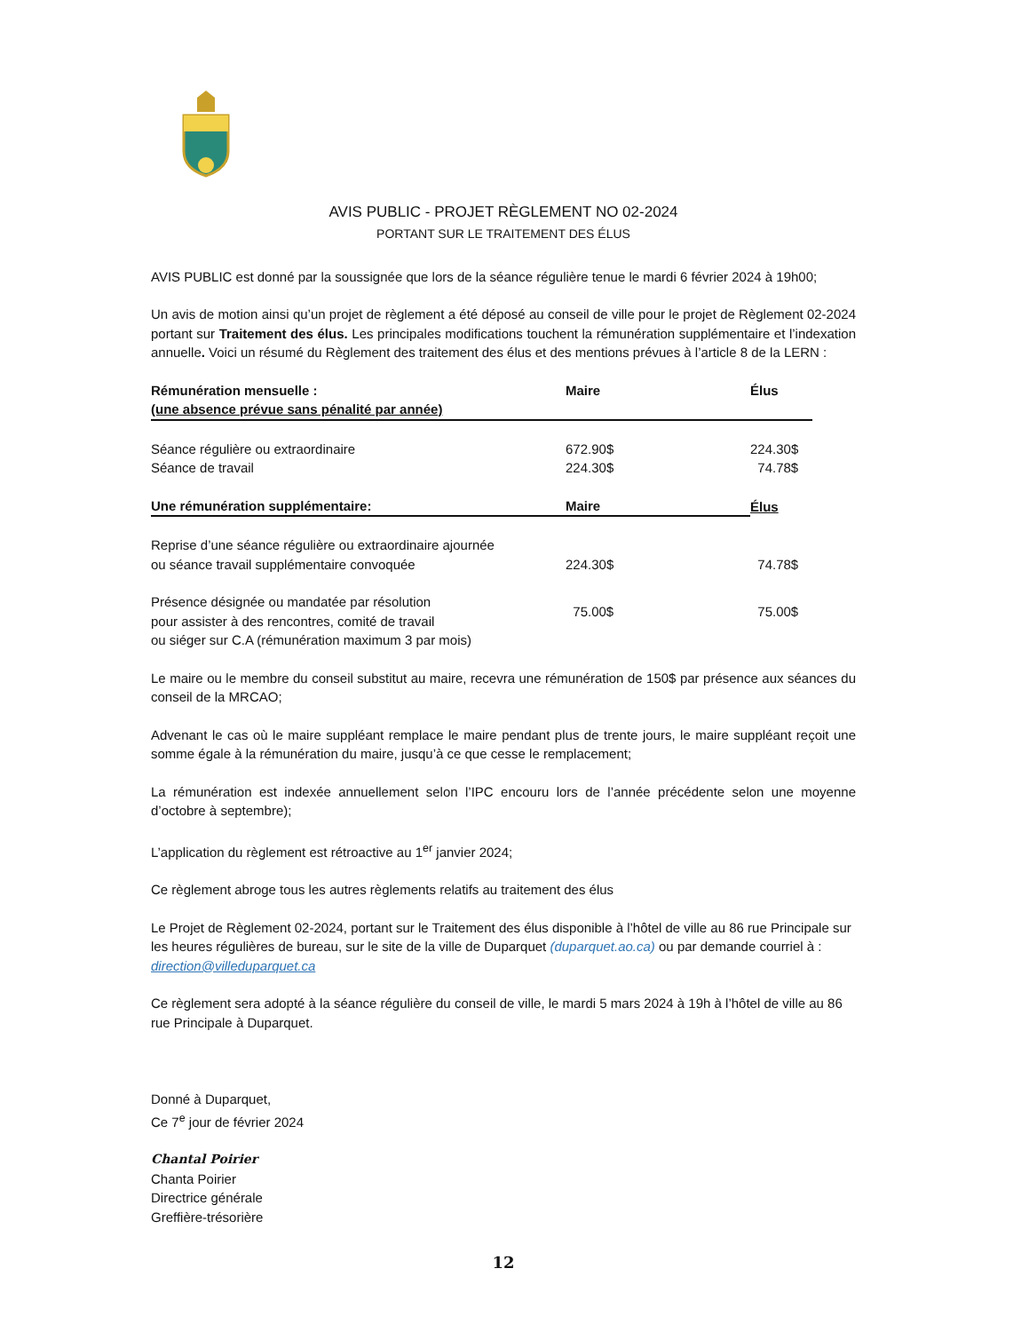AVIS PUBLIC - PROJET RÈGLEMENT NO 02-2024
PORTANT SUR LE TRAITEMENT DES ÉLUS
AVIS PUBLIC est donné par la soussignée que lors de la séance régulière tenue le mardi 6 février 2024 à 19h00;
Un avis de motion ainsi qu’un projet de règlement a été déposé au conseil de ville pour le projet de Règlement 02-2024 portant sur Traitement des élus. Les principales modifications touchent la rémunération supplémentaire et l’indexation annuelle. Voici un résumé du Règlement des traitement des élus et des mentions prévues à l’article 8 de la LERN :
| Rémunération mensuelle : | Maire | Élus |
| --- | --- | --- |
| (une absence prévue sans pénalité par année) | | |
| Séance régulière ou extraordinaire | 672.90$ | 224.30$ |
| Séance de travail | 224.30$ | 74.78$ |
| Une rémunération supplémentaire: | Maire | Élus |
| --- | --- | --- |
| Reprise d’une séance régulière ou extraordinaire ajournée ou séance travail supplémentaire convoquée | 224.30$ | 74.78$ |
| Présence désignée ou mandatée par résolution pour assister à des rencontres, comité de travail ou siéger sur C.A (rémunération maximum 3 par mois) | 75.00$ | 75.00$ |
Le maire ou le membre du conseil substitut au maire, recevra une rémunération de 150$ par présence aux séances du conseil de la MRCAO;
Advenant le cas où le maire suppléant remplace le maire pendant plus de trente jours, le maire suppléant reçoit une somme égale à la rémunération du maire, jusqu’à ce que cesse le remplacement;
La rémunération est indexée annuellement selon l’IPC encouru lors de l’année précédente selon une moyenne d’octobre à septembre);
L’application du règlement est rétroactive au 1<sup>er</sup> janvier 2024;
Ce règlement abroge tous les autres règlements relatifs au traitement des élus
Le Projet de Règlement 02-2024, portant sur le Traitement des élus disponible à l’hôtel de ville au 86 rue Principale sur les heures régulières de bureau, sur le site de la ville de Duparquet (duparquet.ao.ca) ou par demande courriel à : direction@villeduparquet.ca
Ce règlement sera adopté à la séance régulière du conseil de ville, le mardi 5 mars 2024 à 19h à l’hôtel de ville au 86 rue Principale à Duparquet.
Donné à Duparquet,
Ce 7<sup>e</sup> jour de février 2024
Chantal Poirier
Chanta Poirier
Directrice générale
Greffière-trésorière
12